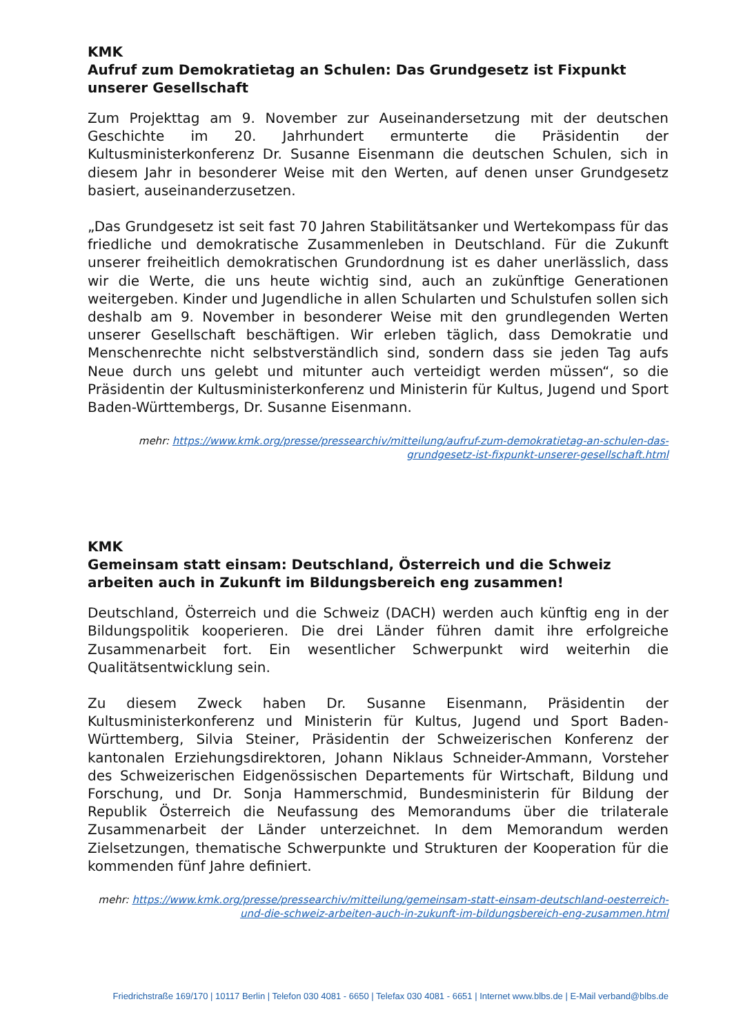KMK
Aufruf zum Demokratietag an Schulen: Das Grundgesetz ist Fixpunkt unserer Gesellschaft
Zum Projekttag am 9. November zur Auseinandersetzung mit der deutschen Geschichte im 20. Jahrhundert ermunterte die Präsidentin der Kultusministerkonferenz Dr. Susanne Eisenmann die deutschen Schulen, sich in diesem Jahr in besonderer Weise mit den Werten, auf denen unser Grundgesetz basiert, auseinanderzusetzen.
„Das Grundgesetz ist seit fast 70 Jahren Stabilitätsanker und Wertekompass für das friedliche und demokratische Zusammenleben in Deutschland. Für die Zukunft unserer freiheitlich demokratischen Grundordnung ist es daher unerlässlich, dass wir die Werte, die uns heute wichtig sind, auch an zukünftige Generationen weitergeben. Kinder und Jugendliche in allen Schularten und Schulstufen sollen sich deshalb am 9. November in besonderer Weise mit den grundlegenden Werten unserer Gesellschaft beschäftigen. Wir erleben täglich, dass Demokratie und Menschenrechte nicht selbstverständlich sind, sondern dass sie jeden Tag aufs Neue durch uns gelebt und mitunter auch verteidigt werden müssen“, so die Präsidentin der Kultusministerkonferenz und Ministerin für Kultus, Jugend und Sport Baden-Württembergs, Dr. Susanne Eisenmann.
mehr: https://www.kmk.org/presse/pressearchiv/mitteilung/aufruf-zum-demokratietag-an-schulen-das-grundgesetz-ist-fixpunkt-unserer-gesellschaft.html
KMK
Gemeinsam statt einsam: Deutschland, Österreich und die Schweiz arbeiten auch in Zukunft im Bildungsbereich eng zusammen!
Deutschland, Österreich und die Schweiz (DACH) werden auch künftig eng in der Bildungspolitik kooperieren. Die drei Länder führen damit ihre erfolgreiche Zusammenarbeit fort. Ein wesentlicher Schwerpunkt wird weiterhin die Qualitätsentwicklung sein.
Zu diesem Zweck haben Dr. Susanne Eisenmann, Präsidentin der Kultusministerkonferenz und Ministerin für Kultus, Jugend und Sport Baden-Württemberg, Silvia Steiner, Präsidentin der Schweizerischen Konferenz der kantonalen Erziehungsdirektoren, Johann Niklaus Schneider-Ammann, Vorsteher des Schweizerischen Eidgenössischen Departements für Wirtschaft, Bildung und Forschung, und Dr. Sonja Hammerschmid, Bundesministerin für Bildung der Republik Österreich die Neufassung des Memorandums über die trilaterale Zusammenarbeit der Länder unterzeichnet. In dem Memorandum werden Zielsetzungen, thematische Schwerpunkte und Strukturen der Kooperation für die kommenden fünf Jahre definiert.
mehr: https://www.kmk.org/presse/pressearchiv/mitteilung/gemeinsam-statt-einsam-deutschland-oesterreich-und-die-schweiz-arbeiten-auch-in-zukunft-im-bildungsbereich-eng-zusammen.html
Friedrichstraße 169/170 | 10117 Berlin | Telefon 030 4081 - 6650 | Telefax 030 4081 - 6651 | Internet www.blbs.de | E-Mail verband@blbs.de